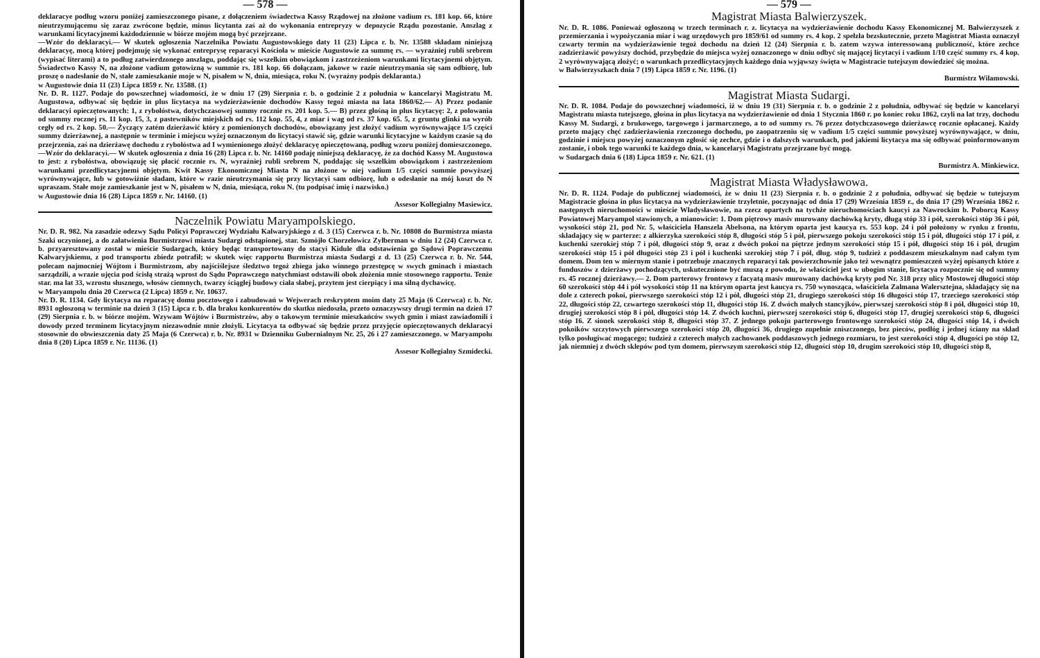— 578 —
deklaracye podług wzoru poniżej zamieszczonego pisane, z dołączeniem świadectwa Kassy Rządowej na złożone vadium rs. 181 kop. 66, które nieutrzymującemu się zaraz zwrócone będzie, minus licytanta zaś aż do wykonania entrepryzy w depozycie Rządu pozostanie. Anszlag z warunkami licytacyjnemi każdodziennie w biórze mojém mogą być przejrzane.
—Wzór do deklaracyi.— W skutek ogłoszenia Naczelnika Powiatu Augustowskiego daty 11 (23) Lipca r. b. Nr. 13588 składam niniejszą deklaracyę, mocą której podejmuję się wykonać entreprysę reparacyi Kościoła w mieście Augustowie za summę rs. — wyraźniej rubli srebrem (wypisać literami) a to podług zatwierdzonego anszlagu, poddając się wszelkim obowiązkom i zastrzeżeniom warunkami licytacyjnemi objętym. Świadectwo Kassy N, na złożone vadium gotowizną w summie rs. 181 kop. 66 dołączam, jakowe w razie nieutrzymania się sam odbiorę, lub proszę o nadesłanie do N, stałe zamieszkanie moje w N, pisałem w N, dnia, miesiąca, roku N. (wyraźny podpis deklaranta.)
w Augustowie dnia 11 (23) Lipca 1859 r. Nr. 13588. (1)
Nr. D. R. 1127. Podaje do powszechnej wiadomości, że w dniu 17 (29) Sierpnia r. b. o godzinie 2 z południa w kancelaryi Magistratu M. Augustowa, odbywać się będzie in plus licytacya na wydzierżawienie dochodów Kassy tegoż miasta na lata 1860/62.— A) Przez podanie deklaracyi opieczętowanych: 1, z rybołóstwa, dotychczasowej summy rocznie rs. 201 kop. 5.— B) przez głośną in plus licytacyę: 2, z polowania od summy rocznej rs. 11 kop. 15, 3, z pastewników miejskich od rs. 112 kop. 55, 4, z miar i wag od rs. 37 kop. 65. 5, z gruntu glinki na wyrób cegły od rs. 2 kop. 50.— Życzący zatém dzierżawić który z pomienionych dochodów, obowiązany jest złożyć vadium wyrównywające 1/5 części summy dzierżawnej, a następnie w terminie i miejscu wyżej oznaczonym do licytacyi stawić się, gdzie warunki licytacyjne w każdym czasie są do przejrzenia, zaś na dzierżawę dochodu z rybołóstwa ad I wymienionego złożyć deklaracyę opieczętowaną, podług wzoru poniżej domieszczonego.
—Wzór do deklaracyi.— W skutek ogłoszenia z dnia 16 (28) Lipca r. b. Nr. 14160 podaję niniejszą deklaracyę, że za dochód Kassy M. Augustowa to jest: z rybołóstwa, obowiązuję się płacić rocznie rs. N, wyraźniej rubli srebrem N, poddając się wszelkim obowiązkom i zastrzeżeniom warunkami przedlicytacyjnemi objętym. Kwit Kassy Ekonomicznej Miasta N na złożone w niej vadium 1/5 części summie powyższej wyrównywające, lub w gotowiźnie sładam, które w razie nieutrzymania się przy licytacyi sam odbiorę, lub o odesłanie na mój koszt do N upraszam. Stałe moje zamieszkanie jest w N, pisałem w N, dnia, miesiąca, roku N. (tu podpisać imię i nazwisko.)
w Augustowie dnia 16 (28) Lipca 1859 r. Nr. 14160. (1)
Assesor Kollegialny Masiewicz.
Naczelnik Powiatu Maryampolskiego.
Nr. D. R. 982. Na zasadzie odezwy Sądu Policyi Poprawczej Wydziału Kalwaryjskiego z d. 3 (15) Czerwca r. b. Nr. 10808 do Burmistrza miasta Szaki uczynionej, a do załatwienia Burmistrzowi miasta Sudargi odstąpionej, star. Szmójło Chorzelowicz Zylberman w dniu 12 (24) Czerwca r. b. przyaresztowany został w mieście Sudargach, który będąc transportowany do stacyi Kidule dla odstawienia go Sądowi Poprawczemu Kalwaryjskiemu, z pod transportu zbiedz potrafił; w skutek więc rapportu Burmistrza miasta Sudargi z d. 13 (25) Czerwca r. b. Nr. 544, polecam najmocniej Wójtom i Burmistrzom, aby najściślejsze śledztwo tegoż zbiega jako winnego przestępcę w swych gminach i miastach sarządzili, a wrazie ujęcia pod ścisłą strażą wprost do Sądu Poprawczego natychmiast odstawili obok złożenia mnie stosownego rapportu. Tenże star. ma lat 33, wzrostu słusznego, włosów ciemnych, twarzy ściągłej budowy ciała słabej, przytem jest cierpiący i ma silną dychawicę.
w Maryampolu dnia 20 Czerwca (2 Lipca) 1859 r. Nr. 10637.
Nr. D. R. 1134. Gdy licytacya na reparacyę domu pocztowego i zabudowań w Wejwerach reskryptem moim daty 25 Maja (6 Czerwca) r. b. Nr. 8931 ogłoszoną w terminie na dzień 3 (15) Lipca r. b. dla braku konkurentów do skutku niedoszła, przeto oznaczywszy drugi termin na dzień 17 (29) Sierpnia r. b. w biórze mojém. Wzywam Wójtów i Burmistrzów, aby o takowym terminie mieszkańców swych gmin i miast zawiadomili i dowody przed terminem licytacyjnym niezawodnie mnie złożyli. Licytacya ta odbywać się będzie przez przyjęcie opieczętowanych deklaracyi stosownie do obwieszczenia daty 25 Maja (6 Czerwca) r. b. Nr. 8931 w Dzienniku Gubernialnym Nr. 25, 26 i 27 zamieszczonego. w Maryampolu dnia 8 (20) Lipca 1859 r. Nr. 11136. (1)
Assesor Kollegialny Szmidecki.
— 579 —
Magistrat Miasta Balwierzyszek.
Nr. D. R. 1086. Ponieważ ogłoszoną w trzech terminach r. z. licytacya na wydzierżawienie dochodu Kassy Ekonomicznej M. Balwierzyszek z przemierzania i wypożyczania miar i wag urzędowych pro 1859/61 od summy rs. 4 kop. 2 spełzła bezskutecznie, przeto Magistrat Miasta oznaczył czwarty termin na wydzierżawienie tegoż dochodu na dzień 12 (24) Sierpnia r. b. zatem wzywa interessowaną publiczność, które zechce zadzierżawić powyższy dochód, przybędzie do miejsca wyżej oznaczonego w dniu odbyć się mającej licytacyi i vadium 1/10 część summy rs. 4 kop. 2 wyrównywającą złożyć; o warunkach przedlicytacyjnych każdego dnia wyjąwszy święta w Magistracie tutejszym dowiedzieć się można.
w Balwierzyszkach dnia 7 (19) Lipca 1859 r. Nr. 1196. (1)
Burmistrz Wilamowski.
Magistrat Miasta Sudargi.
Nr. D. R. 1084. Podaje do powszechnej wiadomości, iż w dniu 19 (31) Sierpnia r. b. o godzinie 2 z południa, odbywać się będzie w kancelaryi Magistratu miasta tutejszego, głośna in plus licytacya na wydzierżawienie od dnia 1 Stycznia 1860 r. po koniec roku 1862, czyli na lat trzy, dochodu Kassy M. Sudargi, z brukowego, targowego i jarmarcznego, a to od summy rs. 76 przez dotychczasowego dzierżawcę rocznie opłacanej. Każdy przeto mający chęć zadzierżawienia rzeczonego dochodu, po zaopatrzeniu się w vadium 1/5 części summie powyższej wyrównywające, w dniu, godzinie i miejscu powyżej oznaczonym zgłosić się zechce, gdzie i o dalszych warunkach, pod jakiemi licytacya ma się odbywać poinformowanym zostanie, i obok tego warunki te każdego dnia, w kancelaryi Magistratu przejrzane być mogą.
w Sudargach dnia 6 (18) Lipca 1859 r. Nr. 621. (1)
Burmistrz A. Minkiewicz.
Magistrat Miasta Władysławowa.
Nr. D. R. 1124. Podaje do publicznej wiadomości, że w dniu 11 (23) Sierpnia r. b. o godzinie 2 z południa, odbywać się będzie w tutejszym Magistracie głośna in plus licytacya na wydzierżawienie trzyletnie, poczynając od dnia 17 (29) Września 1859 r., do dnia 17 (29) Września 1862 r. następnych nieruchomości w mieście Władysławowie, na rzecz opartych na tychże nieruchomościach kaucyi za Nawrockim b. Poborcą Kassy Powiatowej Maryampol stawionych, a mianowicie: 1. Dom piętrowy masiv murowany dachówką kryty, długą stóp 33 i pół, szerokości stóp 36 i pół, wysokości stóp 21, pod Nr. 5, właściciela Hanszela Abelsona, na którym oparta jest kaucya rs. 553 kop. 24 i pół położony w rynku z frontu, składający się w parterze: z alkierzyka szerokości stóp 8, długości stóp 5 i pół, pierwszego pokoju szerokości stóp 15 i pół, długości stóp 17 i pół, z kuchenki szerokiej stóp 7 i pół, długości stóp 9, oraz z dwóch pokoi na piętrze jednym szerokości stóp 15 i pół, długości stóp 16 i pół, drugim szerokości stóp 15 i pół długości stóp 23 i pół i kuchenki szerokiej stóp 7 i pół, dług. stóp 9, tudzież z poddaszem mieszkalnym nad całym tym domem. Dom ten w miernym stanie i potrzebuje znacznych reparacyi tak powierzchownie jako też wewnątrz pomieszczeń wyżej opisanych które z funduszów z dzierżawy pochodzących, uskutecznione być muszą z powodu, że właściciel jest w ubogim stanie, licytacya rozpocznie się od summy rs. 45 rocznej dzierżawy.— 2. Dom parterowy frontowy z facyatą masiv murowany dachówką kryty pod Nr. 318 przy ulicy Mostowej długości stóp 60 szerokości stóp 44 i pół wysokości stóp 11 na którym oparta jest kaucya rs. 750 wynosząca, właściciela Zalmana Walersztejna, składający się na dole z czterech pokoi, pierwszego szerokości stóp 12 i pół, długości stóp 21, drugiego szerokości stóp 16 długości stóp 17, trzeciego szerokości stóp 22, długości stóp 22, czwartego szerokości stóp 11, długości stóp 16. Z dwóch małych stancyjków, pierwszej szerokości stóp 8 i pół, długości stóp 10, drugiej szerokości stóp 8 i pół, długości stóp 14. Z dwóch kuchni, pierwszej szerokości stóp 6, długości stóp 17, drugiej szerokości stóp 6, długości stóp 16. Z sionek szerokości stóp 8, długości stóp 37. Z jednego pokoju parterowego frontowego szerokości stóp 24, długości stóp 14, i dwóch pokoików szczytowych pierwszego szerokości stóp 20, długości 36, drugiego zupełnie zniszczonego, bez pieców, podłóg i jednej ściany na skład tylko posługiwać mogącego; tudzież z czterech małych zachowanek poddaszowych jednego rozmiaru, to jest szerokości stóp 4, długości po stóp 12, jak niemniej z dwóch sklepów pod tym domem, pierwszym szerokości stóp 12, długości stóp 10, drugim szerokości stóp 10, długości stóp 8,